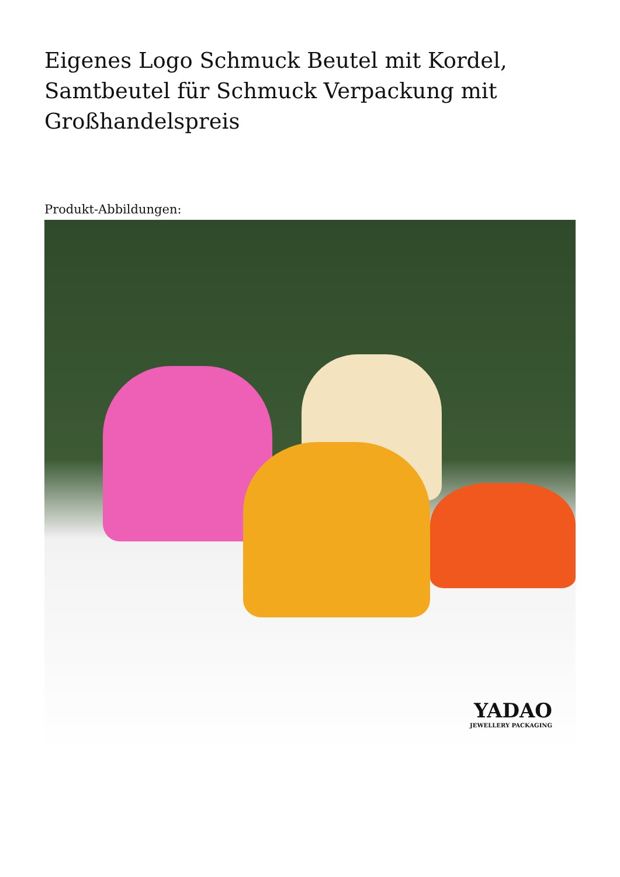Eigenes Logo Schmuck Beutel mit Kordel, Samtbeutel für Schmuck Verpackung mit Großhandelspreis
Produkt-Abbildungen:
YADAO
JEWELLERY PACKAGING